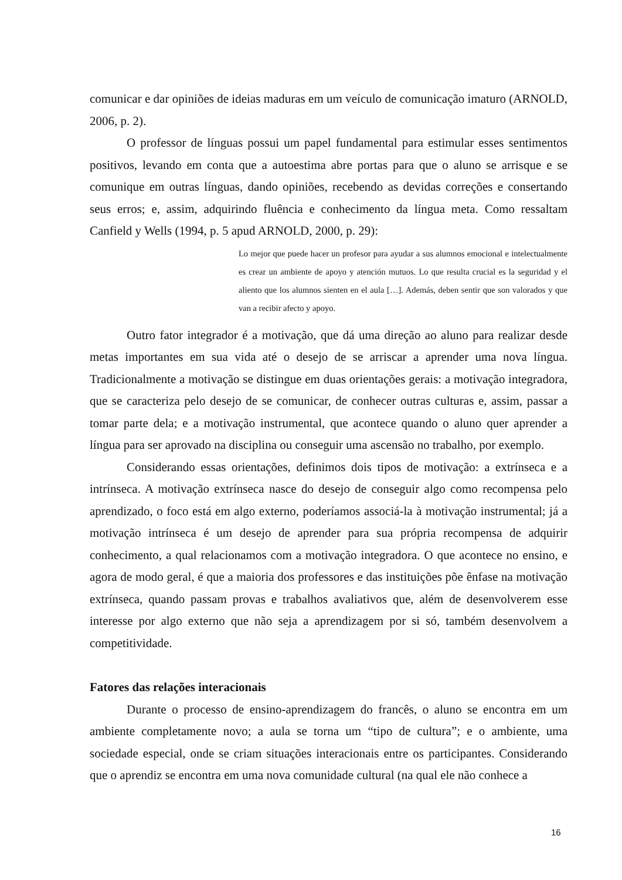comunicar e dar opiniões de ideias maduras em um veículo de comunicação imaturo (ARNOLD, 2006, p. 2).
O professor de línguas possui um papel fundamental para estimular esses sentimentos positivos, levando em conta que a autoestima abre portas para que o aluno se arrisque e se comunique em outras línguas, dando opiniões, recebendo as devidas correções e consertando seus erros; e, assim, adquirindo fluência e conhecimento da língua meta. Como ressaltam Canfield y Wells (1994, p. 5 apud ARNOLD, 2000, p. 29):
Lo mejor que puede hacer un profesor para ayudar a sus alumnos emocional e intelectualmente es crear un ambiente de apoyo y atención mutuos. Lo que resulta crucial es la seguridad y el aliento que los alumnos sienten en el aula […]. Además, deben sentir que son valorados y que van a recibir afecto y apoyo.
Outro fator integrador é a motivação, que dá uma direção ao aluno para realizar desde metas importantes em sua vida até o desejo de se arriscar a aprender uma nova língua. Tradicionalmente a motivação se distingue em duas orientações gerais: a motivação integradora, que se caracteriza pelo desejo de se comunicar, de conhecer outras culturas e, assim, passar a tomar parte dela; e a motivação instrumental, que acontece quando o aluno quer aprender a língua para ser aprovado na disciplina ou conseguir uma ascensão no trabalho, por exemplo.
Considerando essas orientações, definimos dois tipos de motivação: a extrínseca e a intrínseca. A motivação extrínseca nasce do desejo de conseguir algo como recompensa pelo aprendizado, o foco está em algo externo, poderíamos associá-la à motivação instrumental; já a motivação intrínseca é um desejo de aprender para sua própria recompensa de adquirir conhecimento, a qual relacionamos com a motivação integradora. O que acontece no ensino, e agora de modo geral, é que a maioria dos professores e das instituições põe ênfase na motivação extrínseca, quando passam provas e trabalhos avaliativos que, além de desenvolverem esse interesse por algo externo que não seja a aprendizagem por si só, também desenvolvem a competitividade.
Fatores das relações interacionais
Durante o processo de ensino-aprendizagem do francês, o aluno se encontra em um ambiente completamente novo; a aula se torna um “tipo de cultura”; e o ambiente, uma sociedade especial, onde se criam situações interacionais entre os participantes. Considerando que o aprendiz se encontra em uma nova comunidade cultural (na qual ele não conhece a
16